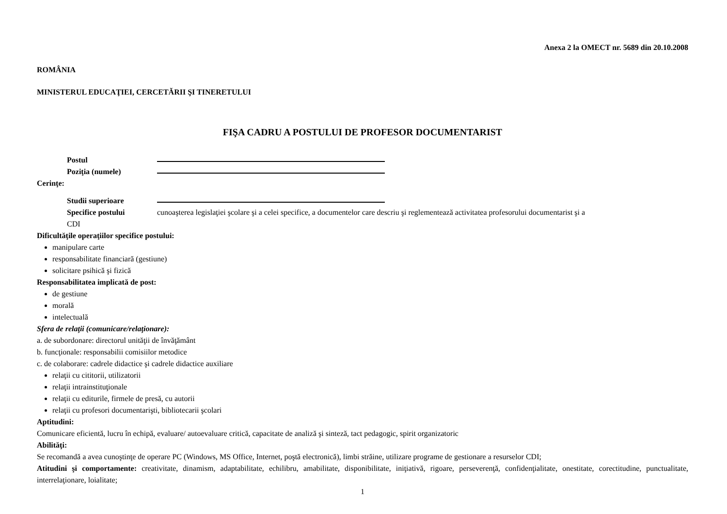Anexa 2 la OMECT nr. 5689 din 20.10.2008
ROMÂNIA
MINISTERUL EDUCAŢIEI, CERCETĂRII ŞI TINERETULUI
FIŞA CADRU A POSTULUI DE PROFESOR DOCUMENTARIST
Postul
Poziţia (numele)
Cerinţe:
Studii superioare
Specifice postului cunoaşterea legislaţiei şcolare şi a celei specifice, a documentelor care descriu şi reglementează activitatea profesorului documentarist şi a
CDI
Dificultăţile operaţiilor specifice postului:
manipulare carte
responsabilitate financiară (gestiune)
solicitare psihică şi fizică
Responsabilitatea implicată de post:
de gestiune
morală
intelectuală
Sfera de relaţii (comunicare/relaţionare):
a. de subordonare: directorul unităţii de învăţământ
b. funcţionale: responsabilii comisiilor metodice
c. de colaborare: cadrele didactice şi cadrele didactice auxiliare
relaţii cu cititorii, utilizatorii
relaţii intrainstituţionale
relaţii cu editurile, firmele de presă, cu autorii
relaţii cu profesori documentarişti, bibliotecarii şcolari
Aptitudini:
Comunicare eficientă, lucru în echipă, evaluare/ autoevaluare critică, capacitate de analiză şi sinteză, tact pedagogic, spirit organizatoric
Abilităţi:
Se recomandă a avea cunoştinţe de operare PC (Windows, MS Office, Internet, poştă electronică), limbi străine, utilizare programe de gestionare a resurselor CDI;
Atitudini şi comportamente: creativitate, dinamism, adaptabilitate, echilibru, amabilitate, disponibilitate, iniţiativă, rigoare, perseverenţă, confidenţialitate, onestitate, corectitudine, punctualitate, interrelaţionare, loialitate;
1